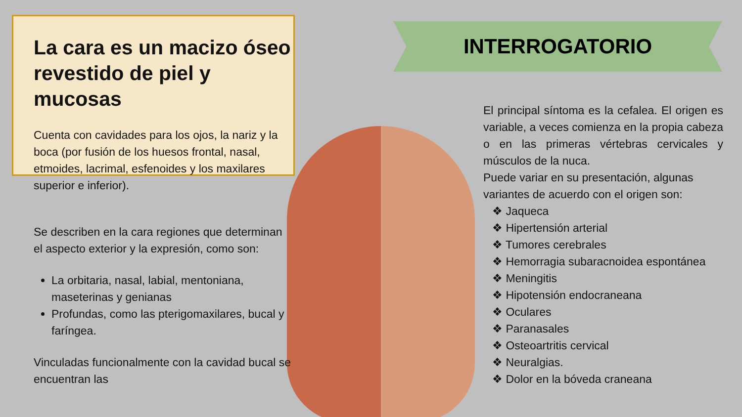INTERROGATORIO
La cara es un macizo óseo revestido de piel y mucosas
Cuenta con cavidades para los ojos, la nariz y la boca (por fusión de los huesos frontal, nasal, etmoides, lacrimal, esfenoides y los maxilares superior e inferior).
Se describen en la cara regiones que determinan el aspecto exterior y la expresión, como son:
La orbitaria, nasal, labial, mentoniana, maseterinas y genianas
Profundas, como las pterigomaxilares, bucal y faríngea.
Vinculadas funcionalmente con la cavidad bucal se encuentran las
El principal síntoma es la cefalea. El origen es variable, a veces comienza en la propia cabeza o en las primeras vértebras cervicales y músculos de la nuca.
Puede variar en su presentación, algunas variantes de acuerdo con el origen son:
❖ Jaqueca
❖ Hipertensión arterial
❖ Tumores cerebrales
❖ Hemorragia subaracnoidea espontánea
❖ Meningitis
❖ Hipotensión endocraneana
❖ Oculares
❖ Paranasales
❖ Osteoartritis cervical
❖ Neuralgias.
❖ Dolor en la bóveda craneana